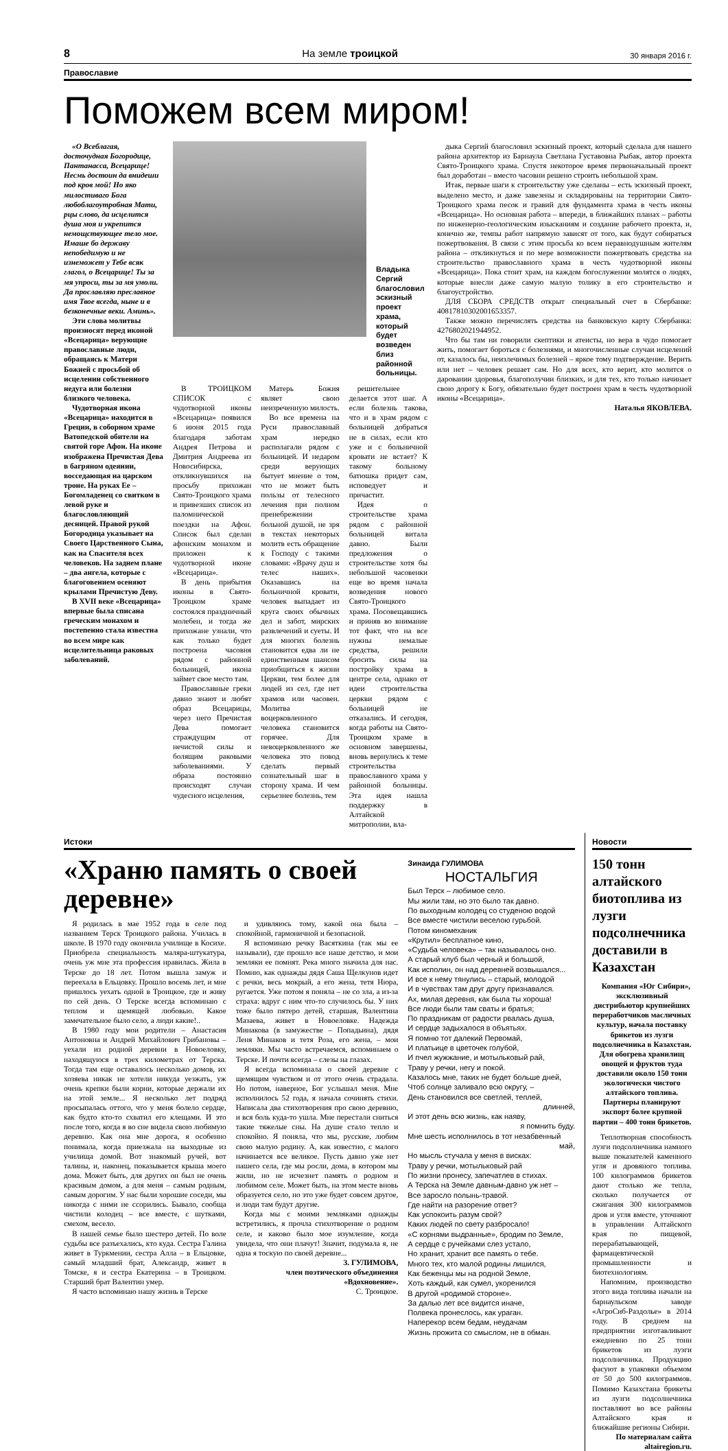8 На земле троицкой 30 января 2016 г.
Православие
Поможем всем миром!
«О Всеблагая, досточудная Богородице, Пантанасса, Всецарице! Несмь достоин да внидеши под кров мой! Но яко милостиваго Бога любоблагоутробная Мати, рцы слово, да исцелится душа моя и укрепится немощствующее тело мое. Имаше бо державу непобедимую и не изнеможет у Тебе всяк глагол, о Всецарице! Ты за мя упроси, ты за мя умоли. Да прославляю преславное имя Твое всегда, ныне и в безконечные веки. Аминь».
Эти слова молитвы произносят перед иконой «Всецарица» верующие православные люди, обращаясь к Матери Божией с просьбой об исцелении собственного недуга или болезни близкого человека.
Чудотворная икона «Всецарица» находится в Греции, в соборном храме Ватопедской обители на святой горе Афон. На иконе изображена Пречистая Дева в багряном одеянии, восседающая на царском троне. На руках Ее – Богомладенец со свитком в левой руке и благословляющий десницей. Правой рукой Богородица указывает на Своего Царственного Сына, как на Спасителя всех человеков. На заднем плане – два ангела, которые с благоговением осеняют крылами Пречистую Деву.
В XVII веке «Всецарица» впервые была списана греческим монахом и постепенно стала известна во всем мире как исцелительница раковых заболеваний.
Владыка Сергий благословил эскизный проект храма, который будет возведен близ районной больницы.
В ТРОИЦКОМ СПИСОК с чудотворной иконы «Всецарица» появился 6 июня 2015 года благодаря заботам Андрея Петрова и Дмитрия Андреева из Новосибирска, откликнувшихся на просьбу прихожан Свято-Троицкого храма и привезших список из паломнической поездки на Афон. Список был сделан афонским монахом и приложен к чудотворной иконе «Всецарица».
В день прибытия иконы в Свято-Троицком храме состоялся праздничный молебен, и тогда же прихожане узнали, что как только будет построена часовня рядом с районной больницей, икона займет свое место там.
Православные греки давно знают и любят образ Всецарицы, через него Пречистая Дева помогает страждущим от нечистой силы и болящим раковыми заболеваниями. У образа постоянно происходят случаи чудесного исцеления,
Матерь Божия являет свою неизреченную милость.
Во все времена на Руси православный храм нередко располагали рядом с больницей. И недаром среди верующих бытует мнение о том, что не может быть пользы от телесного лечения при полном пренебрежении больной душой, не зря в текстах некоторых молитв есть обращение к Господу с такими словами: «Врачу душ и телес наших». Оказавшись на больничной кровати, человек выпадает из круга своих обычных дел и забот, мирских развлечений и суеты. И для многих болезнь становится едва ли не единственным шансом приобщиться к жизни Церкви, тем более для людей из сел, где нет храмов или часовен. Молитва воцерковленного человека становится горячее. Для невоцерковленного же человека это повод сделать первый сознательный шаг в сторону храма. И чем серьезнее болезнь, тем
решительнее делается этот шаг. А если болезнь такова, что и в храм рядом с больницей добраться не в силах, если кто уже и с больничной кровати не встает? К такому больному батюшка придет сам, исповедует и причастит.
Идея о строительстве храма рядом с районной больницей витала давно. Были предложения о строительстве хотя бы небольшой часовенки еще во время начала возведения нового Свято-Троицкого храма. Посовещавшись и приняв во внимание тот факт, что на все нужны немалые средства, решили бросить силы на постройку храма в центре села, однако от идеи строительства церкви рядом с больницей не отказались. И сегодня, когда работы на Свято-Троицком храме в основном завершены, вновь вернулись к теме строительства православного храма у районной больницы. Эта идея нашла поддержку в Алтайской митрополии, вла-
дыка Сергий благословил эскизный проект, который сделала для нашего района архитектор из Барнаула Светлана Густавовна Рыбак, автор проекта Свято-Троицкого храма. Спустя некоторое время первоначальный проект был доработан – вместо часовни решено строить небольшой храм.
Итак, первые шаги к строительству уже сделаны – есть эскизный проект, выделено место, и даже завезены и складированы на территории Свято-Троицкого храма песок и гравий для фундамента храма в честь иконы «Всецарица». Но основная работа – впереди, в ближайших планах – работы по инженерно-геологическим изысканиям и создание рабочего проекта, и, конечно же, темпы работ напрямую зависят от того, как будут собираться пожертвования. В связи с этим просьба ко всем неравнодушным жителям района – откликнуться и по мере возможности пожертвовать средства на строительство православного храма в честь чудотворной иконы «Всецарица». Пока стоит храм, на каждом богослужении молятся о людях, которые внесли даже самую малую толику в его строительство и благоустройство.
ДЛЯ СБОРА СРЕДСТВ открыт специальный счет в Сбербанке: 40817810302001653357.
Также можно перечислять средства на банковскую карту Сбербанка: 4276802021944952.
Что бы там ни говорили скептики и атеисты, но вера в чудо помогает жить, помогает бороться с болезнями, и многочисленные случаи исцелений от, казалось бы, неизлечимых болезней – яркое тому подтверждение. Верить или нет – человек решает сам. Но для всех, кто верит, кто молится о даровании здоровья, благополучии близких, и для тех, кто только начинает свою дорогу к Богу, обязательно будет построен храм в честь чудотворной иконы «Всецарица».
Наталья ЯКОВЛЕВА.
Истоки
«Храню память о своей деревне»
Я родилась в мае 1952 года в селе под названием Терск Троицкого района. Училась в школе. В 1970 году окончила училище в Косихе. Приобрела специальность маляра-штукатура, очень уж мне эта профессия нравилась. Жила в Терске до 18 лет. Потом вышла замуж и переехала в Ельцовку. Прошло восемь лет, и мне пришлось уехать одной в Троицкое, где и живу по сей день. О Терске всегда вспоминаю с теплом и щемящей любовью. Какое замечательное было село, а люди какие!..
В 1980 году мои родители – Анастасия Антоновна и Андрей Михайлович Грибановы – уехали из родной деревни в Новоеловку, находящуюся в трех километрах от Терска. Тогда там еще оставалось несколько домов, их хозяева никак не хотели никуда уезжать, уж очень крепки были корни, которые держали их на этой земле... Я несколько лет подряд просыпалась оттого, что у меня болело сердце, как будто кто-то схватил его клещами. И это после того, когда я во сне видела свою любимую деревню. Как она мне дорога, я особенно понимала, когда приезжала на выходные из училища домой. Вот знакомый ручей, вот талины, и, наконец, показывается крыша моего дома. Может быть, для других он был не очень красивым домом, а для меня – самым родным, самым дорогим. У нас были хорошие соседи, мы никогда с ними не ссорились. Бывало, сообща чистили колодец – все вместе, с шутками, смехом, весело.
В нашей семье было шестеро детей. По воле судьбы все разъехались, кто куда. Сестра Галина живет в Туркмении, сестра Алла – в Ельцовке, самый младший брат, Александр, живет в Томске, я и сестра Екатерина – в Троицком. Старший брат Валентин умер.
Я часто вспоминаю нашу жизнь в Терске
и удивляюсь тому, какой она была – спокойной, гармоничной и безопасной.
Я вспоминаю речку Васяткина (так мы ее называли), где прошло все наше детство, и мои земляки ее помнят. Река много значила для нас. Помню, как однажды дядя Саша Щелкунов идет с речки, весь мокрый, а его жена, тетя Нюра, ругается. Уже потом я поняла – не со зла, а из-за страха: вдруг с ним что-то случилось бы. У них тоже было пятеро детей, старшая, Валентина Мазаева, живет в Новоеловке. Надежда Минакова (в замужестве – Попадьина), дядя Леня Минаков и тетя Роза, его жена, – мои земляки. Мы часто встречаемся, вспоминаем о Терске. И почти всегда – слезы на глазах.
Я всегда вспоминала о своей деревне с щемящим чувством и от этого очень страдала. Но потом, наверное, Бог услышал меня. Мне исполнилось 52 года, я начала сочинять стихи. Написала два стихотворения про свою деревню, и вся боль куда-то ушла. Мне перестали сниться такие тяжелые сны. На душе стало тепло и спокойно. Я поняла, что мы, русские, любим свою малую родину. А, как известно, с малого начинается все великое. Пусть давно уже нет нашего села, где мы росли, дома, в котором мы жили, но не исчезнет память о родном и любимом селе. Может быть, на этом месте вновь образуется село, но это уже будет совсем другое, и люди там будут другие.
Когда мы с моими земляками однажды встретились, я прочла стихотворение о родном селе, и каково было мое изумление, когда увидела, что они плачут! Значит, подумала я, не одна я тоскую по своей деревне...
З. ГУЛИМОВА,
член поэтического объединения «Вдохновение».
С. Троицкое.
Зинаида ГУЛИМОВА
НОСТАЛЬГИЯ
Был Терск – любимое село.
Мы жили там, но это было так давно.
По выходным колодец со студеною водой
Все вместе чистили веселою гурьбой.
Потом киномеханик
«Крутил» бесплатное кино,
«Судьба человека» – так называлось оно.
А старый клуб был черный и большой,
Как исполин, он над деревней возвышался...
И все к нему тянулись – старый, молодой
И в чувствах там друг другу признавался.
Ах, милая деревня, как была ты хороша!
Все люди были там сваты и братья;
По праздникам от радости рвалась душа,
И сердце задыхалося в объятьях.
Я помню тот далекий Первомай,
И платьице в цветочек голубой,
И пчел жужжание, и мотыльковый рай,
Траву у речки, негу и покой.
Казалось мне, таких не будет больше дней,
Чтоб солнце заливало всю округу, –
День становился все светлей, теплей,
длинней,
И этот день всю жизнь, как наяву,
я помнить буду.
Мне шесть исполнилось в тот незабвенный
май,
Но мысль стучала у меня в висках:
Траву у речки, мотыльковый рай
По жизни пронесу, запечатлев в стихах.
А Терска на Земле давным-давно уж нет –
Все заросло полынь-травой.
Где найти на разорение ответ?
Как успокоить разум свой?
Каких людей по свету разбросало!
«С корнями выдранные», бродим по Земле,
А сердце с ручейками слез устало,
Но хранит, хранит все память о тебе.
Много тех, кто малой родины лишился,
Как беженцы мы на родной Земле,
Хоть каждый, как сумел, укоренился
В другой «родимой стороне».
За далью лет все видится иначе,
Полвека пронеслось, как ураган.
Наперекор всем бедам, неудачам
Жизнь прожита со смыслом, не в обман.
Новости
150 тонн алтайского биотоплива из лузги подсолнечника доставили в Казахстан
Компания «Юг Сибири», эксклюзивный дистрибьютор крупнейших переработчиков масличных культур, начала поставку брикетов из лузги подсолнечника в Казахстан. Для обогрева хранилищ овощей и фруктов туда доставили около 150 тонн экологически чистого алтайского топлива. Партнеры планируют экспорт более крупной партии – 400 тонн брикетов.
Теплотворная способность лузги подсолнечника намного выше показателей каменного угля и дровяного топлива. 100 килограммов брикетов дают столько же тепла, сколько получается от сжигания 300 килограммов дров и угля вместе, уточняют в управлении Алтайского края по пищевой, перерабатывающей, фармацевтической промышленности и биотехнологиям.
Напомним, производство этого вида топлива начали на барнаульском заводе «АгроСиб-Раздолье» в 2014 году. В среднем на предприятии изготавливают ежедневно по 25 тонн брикетов из лузги подсолнечника. Продукцию фасуют в упаковки объемом от 50 до 500 килограммов. Помимо Казахстана брикеты из лузги подсолнечника поставляют во все районы Алтайского края и ближайшие регионы Сибири.
По материалам сайта altairegion.ru.